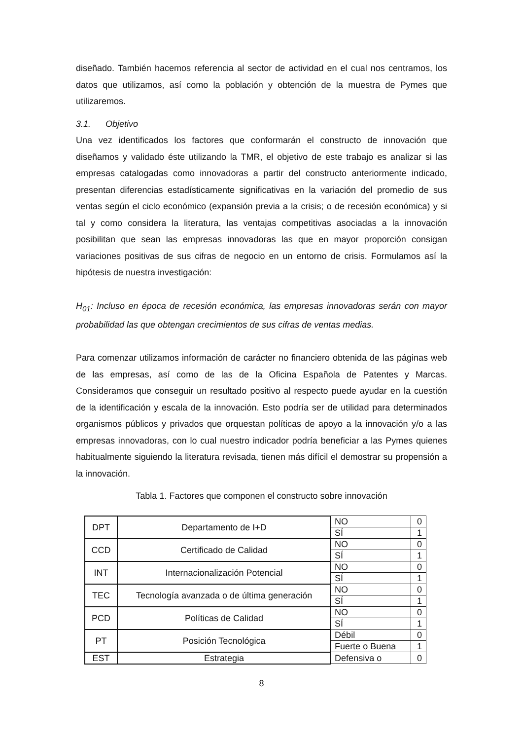diseñado. También hacemos referencia al sector de actividad en el cual nos centramos, los datos que utilizamos, así como la población y obtención de la muestra de Pymes que utilizaremos.
3.1. Objetivo
Una vez identificados los factores que conformarán el constructo de innovación que diseñamos y validado éste utilizando la TMR, el objetivo de este trabajo es analizar si las empresas catalogadas como innovadoras a partir del constructo anteriormente indicado, presentan diferencias estadísticamente significativas en la variación del promedio de sus ventas según el ciclo económico (expansión previa a la crisis; o de recesión económica) y si tal y como considera la literatura, las ventajas competitivas asociadas a la innovación posibilitan que sean las empresas innovadoras las que en mayor proporción consigan variaciones positivas de sus cifras de negocio en un entorno de crisis. Formulamos así la hipótesis de nuestra investigación:
H<sub>01</sub>: Incluso en época de recesión económica, las empresas innovadoras serán con mayor probabilidad las que obtengan crecimientos de sus cifras de ventas medias.
Para comenzar utilizamos información de carácter no financiero obtenida de las páginas web de las empresas, así como de las de la Oficina Española de Patentes y Marcas. Consideramos que conseguir un resultado positivo al respecto puede ayudar en la cuestión de la identificación y escala de la innovación. Esto podría ser de utilidad para determinados organismos públicos y privados que orquestan políticas de apoyo a la innovación y/o a las empresas innovadoras, con lo cual nuestro indicador podría beneficiar a las Pymes quienes habitualmente siguiendo la literatura revisada, tienen más difícil el demostrar su propensión a la innovación.
Tabla 1. Factores que componen el constructo sobre innovación
| DPT | Departamento de I+D | NO | 0 |
| | | SÍ | 1 |
| CCD | Certificado de Calidad | NO | 0 |
| | | SÍ | 1 |
| INT | Internacionalización Potencial | NO | 0 |
| | | SÍ | 1 |
| TEC | Tecnología avanzada o de última generación | NO | 0 |
| | | SÍ | 1 |
| PCD | Políticas de Calidad | NO | 0 |
| | | SÍ | 1 |
| PT | Posición Tecnológica | Débil | 0 |
| | | Fuerte o Buena | 1 |
| EST | Estrategia | Defensiva o | 0 |
8